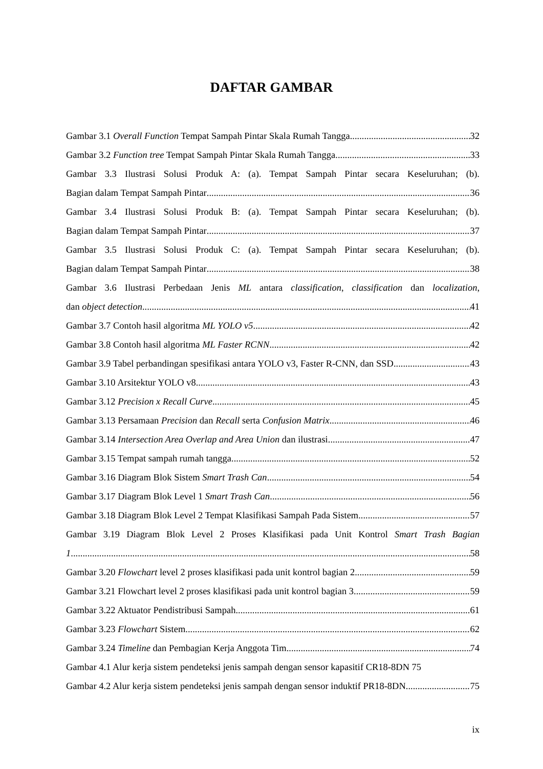DAFTAR GAMBAR
Gambar 3.1 Overall Function Tempat Sampah Pintar Skala Rumah Tangga 32
Gambar 3.2 Function tree Tempat Sampah Pintar Skala Rumah Tangga 33
Gambar 3.3 Ilustrasi Solusi Produk A: (a). Tempat Sampah Pintar secara Keseluruhan; (b).
Bagian dalam Tempat Sampah Pintar 36
Gambar 3.4 Ilustrasi Solusi Produk B: (a). Tempat Sampah Pintar secara Keseluruhan; (b).
Bagian dalam Tempat Sampah Pintar 37
Gambar 3.5 Ilustrasi Solusi Produk C: (a). Tempat Sampah Pintar secara Keseluruhan; (b).
Bagian dalam Tempat Sampah Pintar 38
Gambar 3.6 Ilustrasi Perbedaan Jenis ML antara classification, classification dan localization,
dan object detection 41
Gambar 3.7 Contoh hasil algoritma ML YOLO v5 42
Gambar 3.8 Contoh hasil algoritma ML Faster RCNN 42
Gambar 3.9 Tabel perbandingan spesifikasi antara YOLO v3, Faster R-CNN, dan SSD 43
Gambar 3.10 Arsitektur YOLO v8 43
Gambar 3.12 Precision x Recall Curve 45
Gambar 3.13 Persamaan Precision dan Recall serta Confusion Matrix 46
Gambar 3.14 Intersection Area Overlap and Area Union dan ilustrasi 47
Gambar 3.15 Tempat sampah rumah tangga 52
Gambar 3.16 Diagram Blok Sistem Smart Trash Can 54
Gambar 3.17 Diagram Blok Level 1 Smart Trash Can 56
Gambar 3.18 Diagram Blok Level 2 Tempat Klasifikasi Sampah Pada Sistem 57
Gambar 3.19 Diagram Blok Level 2 Proses Klasifikasi pada Unit Kontrol Smart Trash Bagian
1 58
Gambar 3.20 Flowchart level 2 proses klasifikasi pada unit kontrol bagian 2 59
Gambar 3.21 Flowchart level 2 proses klasifikasi pada unit kontrol bagian 3 59
Gambar 3.22 Aktuator Pendistribusi Sampah 61
Gambar 3.23 Flowchart Sistem 62
Gambar 3.24 Timeline dan Pembagian Kerja Anggota Tim 74
Gambar 4.1 Alur kerja sistem pendeteksi jenis sampah dengan sensor kapasitif CR18-8DN 75
Gambar 4.2 Alur kerja sistem pendeteksi jenis sampah dengan sensor induktif PR18-8DN 75
ix